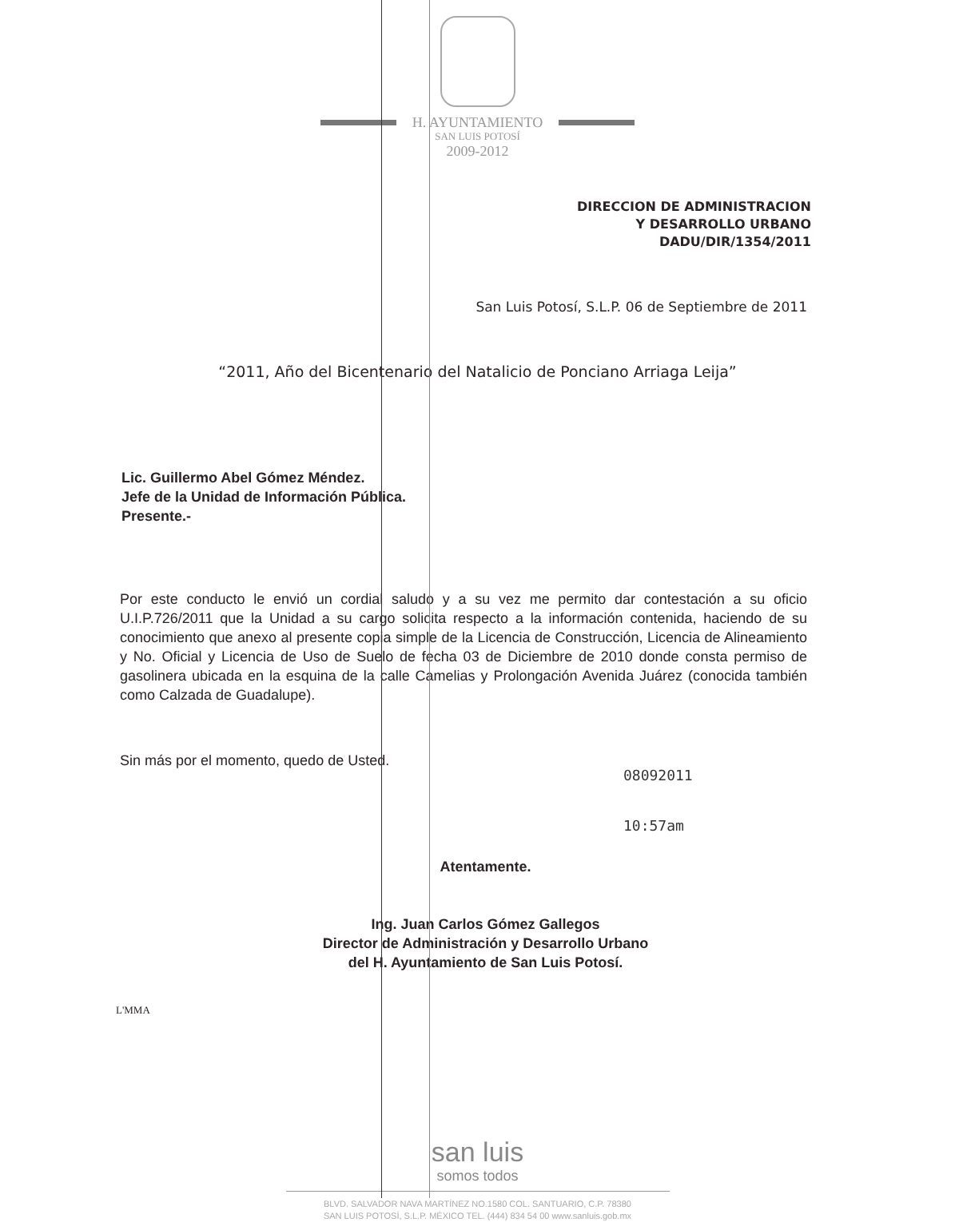H. AYUNTAMIENTO
SAN LUIS POTOSÍ
2009-2012
DIRECCION DE ADMINISTRACION
Y DESARROLLO URBANO
DADU/DIR/1354/2011
San Luis Potosí, S.L.P. 06 de Septiembre de 2011
“2011, Año del Bicentenario del Natalicio de Ponciano Arriaga Leija”
Lic. Guillermo Abel Gómez Méndez.
Jefe de la Unidad de Información Pública.
Presente.-
Por este conducto le envió un cordial saludo y a su vez me permito dar contestación a su oficio U.I.P.726/2011 que la Unidad a su cargo solicita respecto a la información contenida, haciendo de su conocimiento que anexo al presente copia simple de la Licencia de Construcción, Licencia de Alineamiento y No. Oficial y Licencia de Uso de Suelo de fecha 03 de Diciembre de 2010 donde consta permiso de gasolinera ubicada en la esquina de la calle Camelias y Prolongación Avenida Juárez (conocida también como Calzada de Guadalupe).
Sin más por el momento, quedo de Usted.
08092011
10:57am
Atentamente.
Ing. Juan Carlos Gómez Gallegos
Director de Administración y Desarrollo Urbano
del H. Ayuntamiento de San Luis Potosí.
L'MMA
san luis
somos todos
BLVD. SALVADOR NAVA MARTÍNEZ NO.1580 COL. SANTUARIO, C.P. 78380
SAN LUIS POTOSÍ, S.L.P. MÉXICO TEL. (444) 834 54 00 www.sanluis.gob.mx